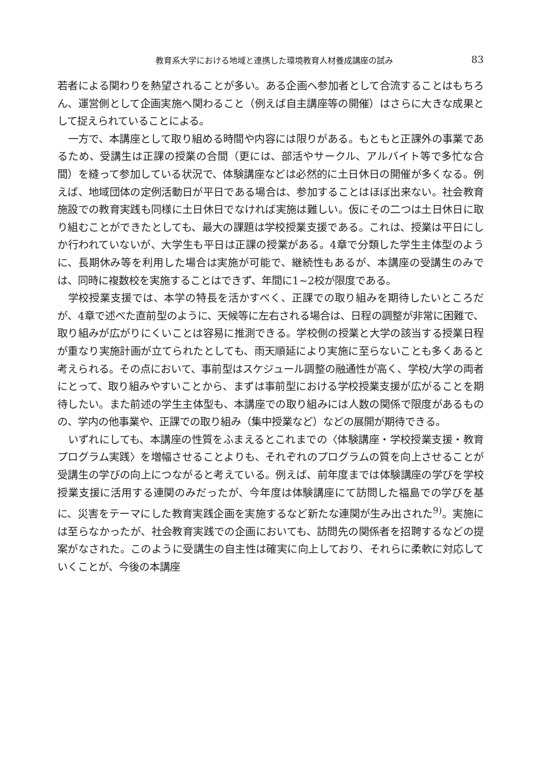教育系大学における地域と連携した環境教育人材養成講座の試み 83
若者による関わりを熱望されることが多い。ある企画へ参加者として合流することはもちろん、運営側として企画実施へ関わること（例えば自主講座等の開催）はさらに大きな成果として捉えられていることによる。
一方で、本講座として取り組める時間や内容には限りがある。もともと正課外の事業であるため、受講生は正課の授業の合間（更には、部活やサークル、アルバイト等で多忙な合間）を縫って参加している状況で、体験講座などは必然的に土日休日の開催が多くなる。例えば、地域団体の定例活動日が平日である場合は、参加することはほぼ出来ない。社会教育施設での教育実践も同様に土日休日でなければ実施は難しい。仮にその二つは土日休日に取り組むことができたとしても、最大の課題は学校授業支援である。これは、授業は平日にしか行われていないが、大学生も平日は正課の授業がある。4章で分類した学生主体型のように、長期休み等を利用した場合は実施が可能で、継続性もあるが、本講座の受講生のみでは、同時に複数校を実施することはできず、年間に1~2校が限度である。
学校授業支援では、本学の特長を活かすべく、正課での取り組みを期待したいところだが、4章で述べた直前型のように、天候等に左右される場合は、日程の調整が非常に困難で、取り組みが広がりにくいことは容易に推測できる。学校側の授業と大学の該当する授業日程が重なり実施計画が立てられたとしても、雨天順延により実施に至らないことも多くあると考えられる。その点において、事前型はスケジュール調整の融通性が高く、学校/大学の両者にとって、取り組みやすいことから、まずは事前型における学校授業支援が広がることを期待したい。また前述の学生主体型も、本講座での取り組みには人数の関係で限度があるものの、学内の他事業や、正課での取り組み（集中授業など）などの展開が期待できる。
いずれにしても、本講座の性質をふまえるとこれまでの〈体験講座・学校授業支援・教育プログラム実践〉を増幅させることよりも、それぞれのプログラムの質を向上させることが受講生の学びの向上につながると考えている。例えば、前年度までは体験講座の学びを学校授業支援に活用する連関のみだったが、今年度は体験講座にて訪問した福島での学びを基に、災害をテーマにした教育実践企画を実施するなど新たな連関が生み出された<sup>9)</sup>。実施には至らなかったが、社会教育実践での企画においても、訪問先の関係者を招聘するなどの提案がなされた。このように受講生の自主性は確実に向上しており、それらに柔軟に対応していくことが、今後の本講座